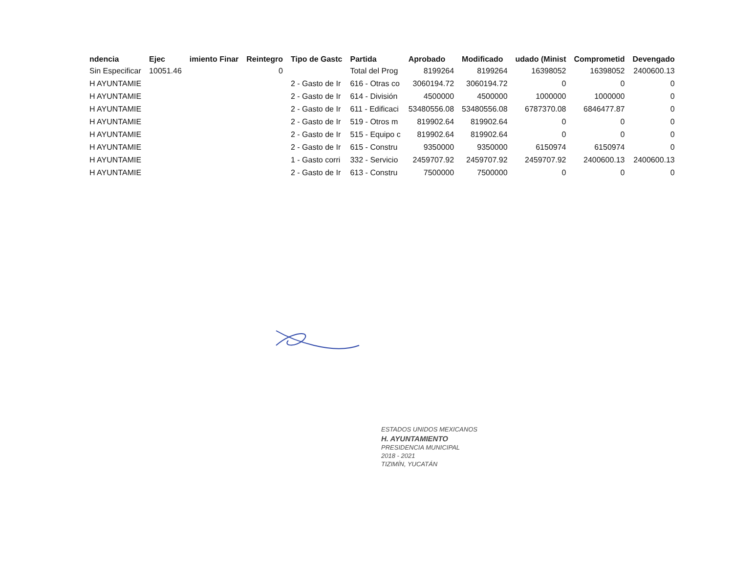| ndencia | Ejec | imiento Finar | Reintegro | Tipo de Gastc | Partida | Aprobado | Modificado | udado (Minist | Comprometid | Devengado |
| --- | --- | --- | --- | --- | --- | --- | --- | --- | --- | --- |
| Sin Especificar | 10051.46 | | 0 | | Total del Prog | 8199264 | 8199264 | 16398052 | 16398052 | 2400600.13 |
| H AYUNTAMIE | | | | 2 - Gasto de Ir | 616 - Otras co | 3060194.72 | 3060194.72 | 0 | 0 | 0 |
| H AYUNTAMIE | | | | 2 - Gasto de Ir | 614 - División | 4500000 | 4500000 | 1000000 | 1000000 | 0 |
| H AYUNTAMIE | | | | 2 - Gasto de Ir | 611 - Edificaci | 53480556.08 | 53480556.08 | 6787370.08 | 6846477.87 | 0 |
| H AYUNTAMIE | | | | 2 - Gasto de Ir | 519 - Otros m | 819902.64 | 819902.64 | 0 | 0 | 0 |
| H AYUNTAMIE | | | | 2 - Gasto de Ir | 515 - Equipo c | 819902.64 | 819902.64 | 0 | 0 | 0 |
| H AYUNTAMIE | | | | 2 - Gasto de Ir | 615 - Constru | 9350000 | 9350000 | 6150974 | 6150974 | 0 |
| H AYUNTAMIE | | | | 1 - Gasto corri | 332 - Servicio | 2459707.92 | 2459707.92 | 2459707.92 | 2400600.13 | 2400600.13 |
| H AYUNTAMIE | | | | 2 - Gasto de Ir | 613 - Constru | 7500000 | 7500000 | 0 | 0 | 0 |
ESTADOS UNIDOS MEXICANOS
H. AYUNTAMIENTO
PRESIDENCIA MUNICIPAL
2018 - 2021
TIZIMÍN, YUCATÁN